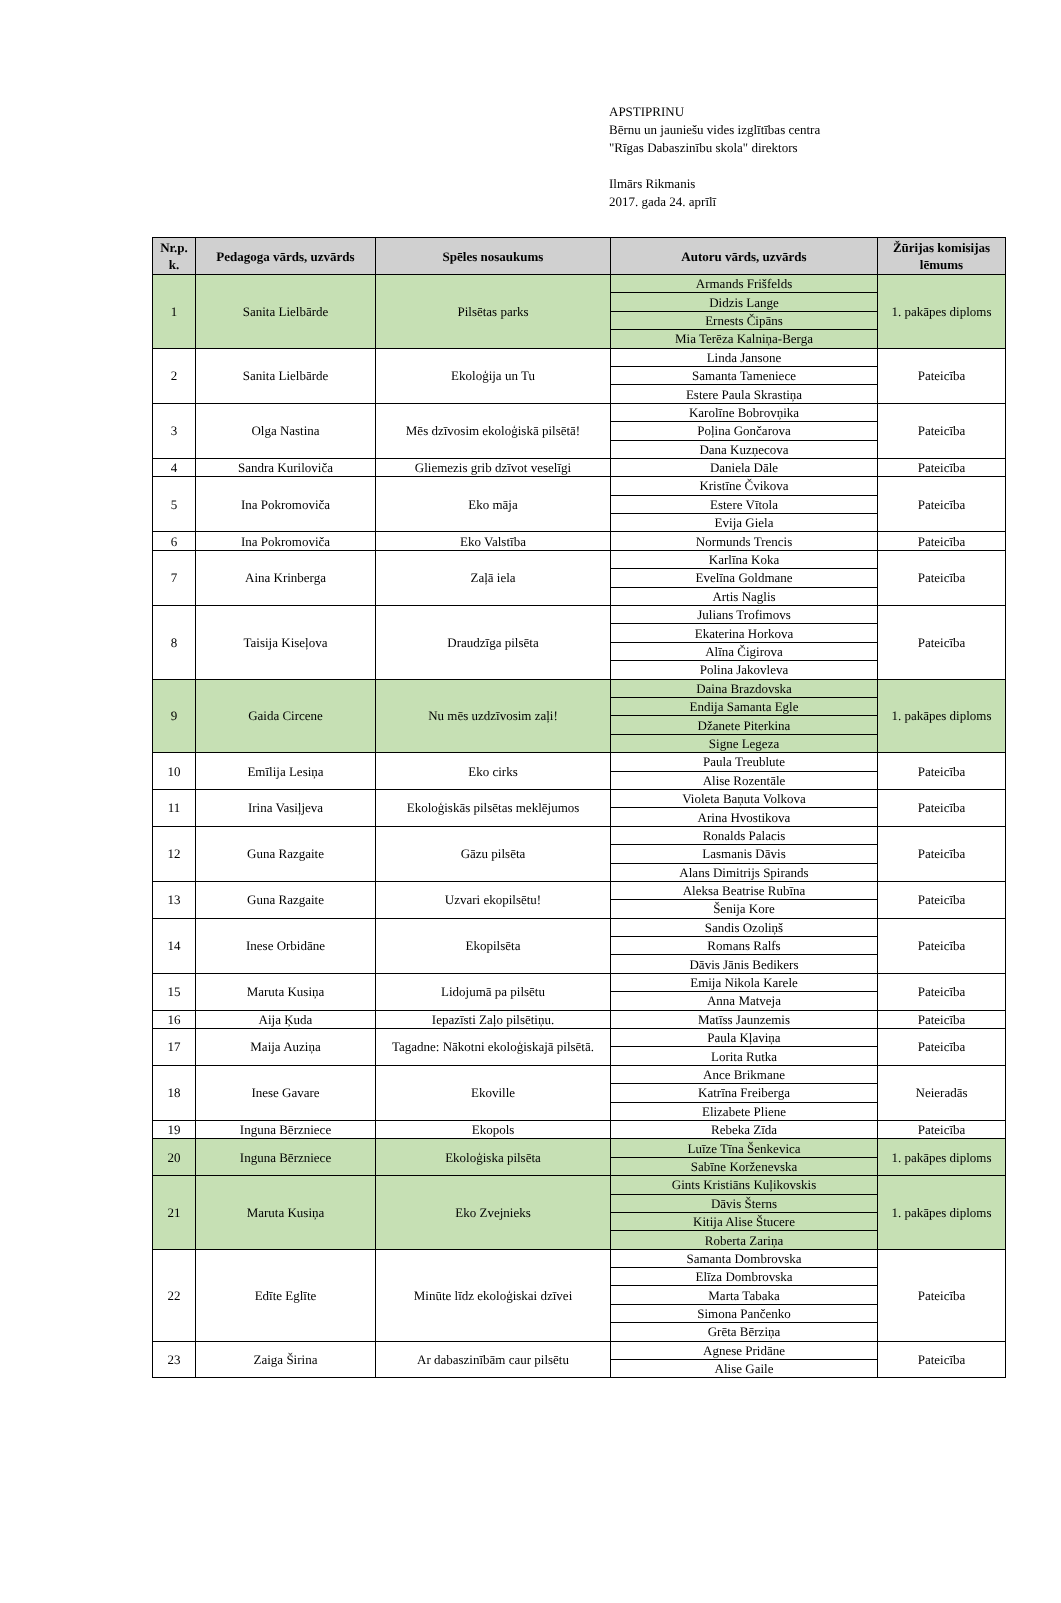APSTIPRINU
Bērnu un jauniešu vides izglītības centra
"Rīgas Dabaszinību skola" direktors
Ilmārs Rikmanis
2017. gada 24. aprīlī
| Nr.p. k. | Pedagoga vārds, uzvārds | Spēles nosaukums | Autoru vārds, uzvārds | Žūrijas komisijas lēmums |
| --- | --- | --- | --- | --- |
| 1 | Sanita Lielbārde | Pilsētas parks | Armands Frišfelds | 1. pakāpes diploms |
| | | | Didzis Lange | |
| | | | Ernests Čipāns | |
| | | | Mia Terēza Kalniņa-Berga | |
| 2 | Sanita Lielbārde | Ekoloģija un Tu | Linda Jansone | Pateicība |
| | | | Samanta Tameniece | |
| | | | Estere Paula Skrastiņa | |
| 3 | Olga Nastina | Mēs dzīvosim ekoloģiskā pilsētā! | Karolīne Bobrovņika | Pateicība |
| | | | Poļina Gončarova | |
| | | | Dana Kuzņecova | |
| 4 | Sandra Kuriloviča | Gliemezis grib dzīvot veselīgi | Daniela Dāle | Pateicība |
| 5 | Ina Pokromoviča | Eko māja | Kristīne Čvikova | Pateicība |
| | | | Estere Vītola | |
| | | | Evija Giela | |
| 6 | Ina Pokromoviča | Eko Valstība | Normunds Trencis | Pateicība |
| 7 | Aina Krinberga | Zaļā iela | Karlīna Koka | Pateicība |
| | | | Evelīna Goldmane | |
| | | | Artis Naglis | |
| 8 | Taisija Kiseļova | Draudzīga pilsēta | Julians Trofimovs | Pateicība |
| | | | Ekaterina Horkova | |
| | | | Alīna Čigirova | |
| | | | Polina Jakovleva | |
| 9 | Gaida Circene | Nu mēs uzdzīvosim zaļi! | Daina Brazdovska | 1. pakāpes diploms |
| | | | Endija Samanta Egle | |
| | | | Džanete Piterkina | |
| | | | Signe Legeza | |
| 10 | Emīlija Lesiņa | Eko cirks | Paula Treublute | Pateicība |
| | | | Alise Rozentāle | |
| 11 | Irina Vasiļjeva | Ekoloģiskās pilsētas meklējumos | Violeta Baņuta Volkova | Pateicība |
| | | | Arina Hvostikova | |
| 12 | Guna Razgaite | Gāzu pilsēta | Ronalds Palacis | Pateicība |
| | | | Lasmanis Dāvis | |
| | | | Alans Dimitrijs Spirands | |
| 13 | Guna Razgaite | Uzvari ekopilsētu! | Aleksa Beatrise Rubīna | Pateicība |
| | | | Šenija Kore | |
| 14 | Inese Orbidāne | Ekopilsēta | Sandis Ozoliņš | Pateicība |
| | | | Romans Ralfs | |
| | | | Dāvis Jānis Bedikers | |
| 15 | Maruta Kusiņa | Lidojumā pa pilsētu | Emija Nikola Karele | Pateicība |
| | | | Anna Matveja | |
| 16 | Aija Ķuda | Iepazīsti Zaļo pilsētiņu. | Matīss Jaunzemis | Pateicība |
| 17 | Maija Auziņa | Tagadne: Nākotni ekoloģiskajā pilsētā. | Paula Kļaviņa | Pateicība |
| | | | Lorita Rutka | |
| 18 | Inese Gavare | Ekoville | Ance Brikmane | Neieradās |
| | | | Katrīna Freiberga | |
| | | | Elizabete Pliene | |
| 19 | Inguna Bērzniece | Ekopols | Rebeka Zīda | Pateicība |
| 20 | Inguna Bērzniece | Ekoloģiska pilsēta | Luīze Tīna Šenkevica | 1. pakāpes diploms |
| | | | Sabīne Korženevska | |
| 21 | Maruta Kusiņa | Eko Zvejnieks | Gints Kristiāns Kuļikovskis | 1. pakāpes diploms |
| | | | Dāvis Šterns | |
| | | | Kitija Alise Štucere | |
| | | | Roberta Zariņa | |
| 22 | Edīte Eglīte | Minūte līdz ekoloģiskai dzīvei | Samanta Dombrovska | Pateicība |
| | | | Elīza Dombrovska | |
| | | | Marta Tabaka | |
| | | | Simona Pančenko | |
| | | | Grēta Bērziņa | |
| 23 | Zaiga Širina | Ar dabaszinībām caur pilsētu | Agnese Pridāne | Pateicība |
| | | | Alise Gaile | |